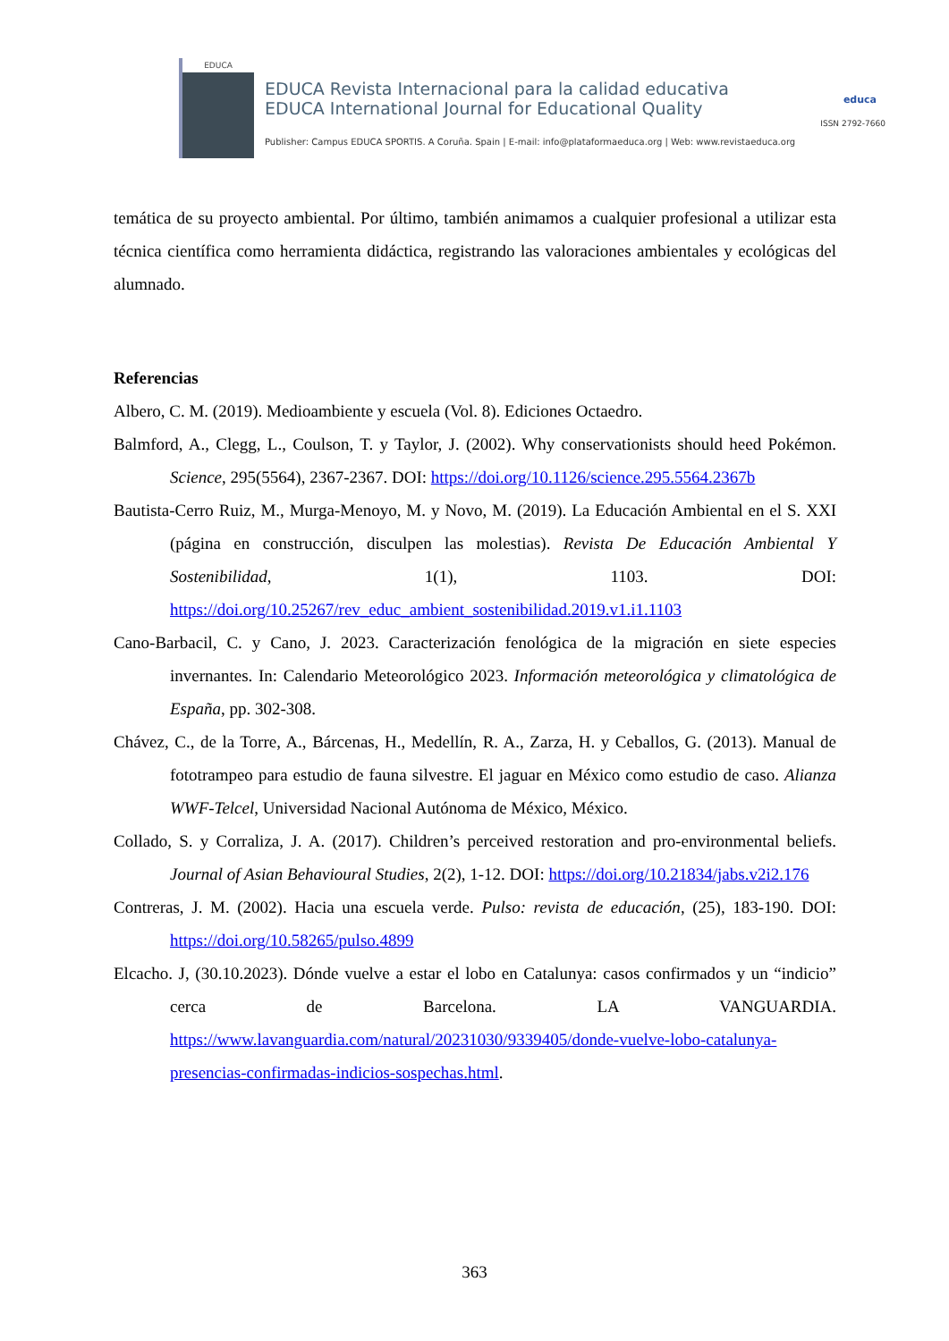EDUCA
EDUCA Revista Internacional para la calidad educativa
EDUCA International Journal for Educational Quality
educa
ISSN 2792-7660
Publisher: Campus EDUCA SPORTIS. A Coruña. Spain | E-mail: info@plataformaeduca.org | Web: www.revistaeduca.org
temática de su proyecto ambiental. Por último, también animamos a cualquier profesional a utilizar esta técnica científica como herramienta didáctica, registrando las valoraciones ambientales y ecológicas del alumnado.
Referencias
Albero, C. M. (2019). Medioambiente y escuela (Vol. 8). Ediciones Octaedro.
Balmford, A., Clegg, L., Coulson, T. y Taylor, J. (2002). Why conservationists should heed Pokémon. Science, 295(5564), 2367-2367. DOI: https://doi.org/10.1126/science.295.5564.2367b
Bautista-Cerro Ruiz, M., Murga-Menoyo, M. y Novo, M. (2019). La Educación Ambiental en el S. XXI (página en construcción, disculpen las molestias). Revista De Educación Ambiental Y Sostenibilidad, 1(1), 1103. DOI: https://doi.org/10.25267/rev_educ_ambient_sostenibilidad.2019.v1.i1.1103
Cano-Barbacil, C. y Cano, J. 2023. Caracterización fenológica de la migración en siete especies invernantes. In: Calendario Meteorológico 2023. Información meteorológica y climatológica de España, pp. 302-308.
Chávez, C., de la Torre, A., Bárcenas, H., Medellín, R. A., Zarza, H. y Ceballos, G. (2013). Manual de fototrampeo para estudio de fauna silvestre. El jaguar en México como estudio de caso. Alianza WWF-Telcel, Universidad Nacional Autónoma de México, México.
Collado, S. y Corraliza, J. A. (2017). Children’s perceived restoration and pro-environmental beliefs. Journal of Asian Behavioural Studies, 2(2), 1-12. DOI: https://doi.org/10.21834/jabs.v2i2.176
Contreras, J. M. (2002). Hacia una escuela verde. Pulso: revista de educación, (25), 183-190. DOI: https://doi.org/10.58265/pulso.4899
Elcacho. J, (30.10.2023). Dónde vuelve a estar el lobo en Catalunya: casos confirmados y un “indicio” cerca de Barcelona. LA VANGUARDIA. https://www.lavanguardia.com/natural/20231030/9339405/donde-vuelve-lobo-catalunya-presencias-confirmadas-indicios-sospechas.html.
363